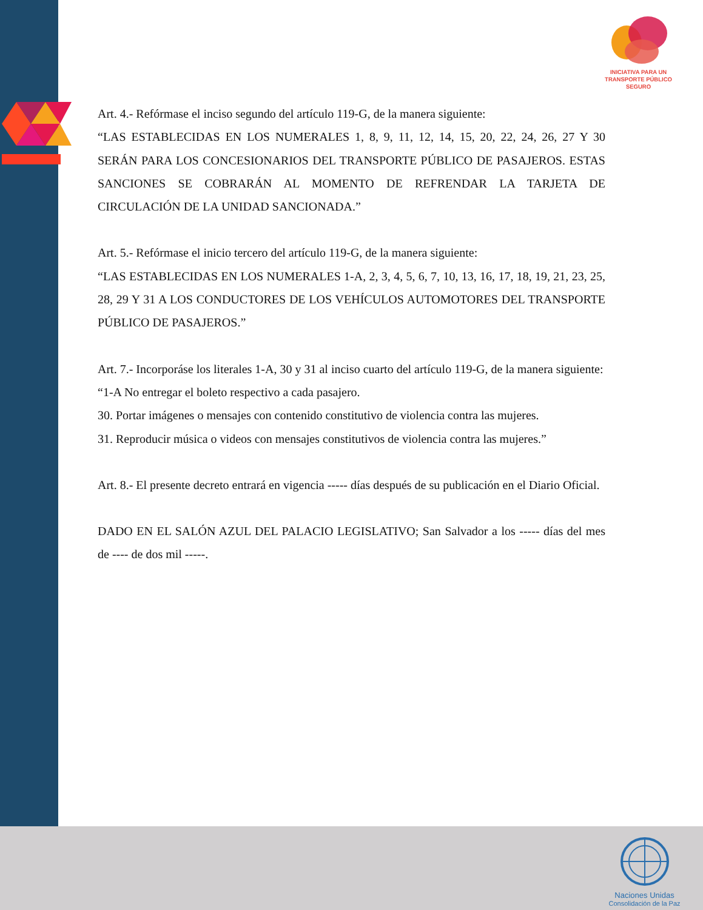INICIATIVA PARA UN TRANSPORTE PÚBLICO SEGURO
Art. 4.- Refórmase el inciso segundo del artículo 119-G, de la manera siguiente:
“LAS ESTABLECIDAS EN LOS NUMERALES 1, 8, 9, 11, 12, 14, 15, 20, 22, 24, 26, 27 Y 30 SERÁN PARA LOS CONCESIONARIOS DEL TRANSPORTE PÚBLICO DE PASAJEROS. ESTAS SANCIONES SE COBRARÁN AL MOMENTO DE REFRENDAR LA TARJETA DE CIRCULACIÓN DE LA UNIDAD SANCIONADA.”
Art. 5.- Refórmase el inicio tercero del artículo 119-G, de la manera siguiente:
“LAS ESTABLECIDAS EN LOS NUMERALES 1-A, 2, 3, 4, 5, 6, 7, 10, 13, 16, 17, 18, 19, 21, 23, 25, 28, 29 Y 31 A LOS CONDUCTORES DE LOS VEHÍCULOS AUTOMOTORES DEL TRANSPORTE PÚBLICO DE PASAJEROS.”
Art. 7.- Incorporáse los literales 1-A, 30 y 31 al inciso cuarto del artículo 119-G, de la manera siguiente:
“1-A No entregar el boleto respectivo a cada pasajero.
30. Portar imágenes o mensajes con contenido constitutivo de violencia contra las mujeres.
31. Reproducir música o videos con mensajes constitutivos de violencia contra las mujeres.”
Art. 8.- El presente decreto entrará en vigencia ----- días después de su publicación en el Diario Oficial.
DADO EN EL SALÓN AZUL DEL PALACIO LEGISLATIVO; San Salvador a los ----- días del mes de ---- de dos mil -----.
Naciones Unidas
Consolidación de la Paz